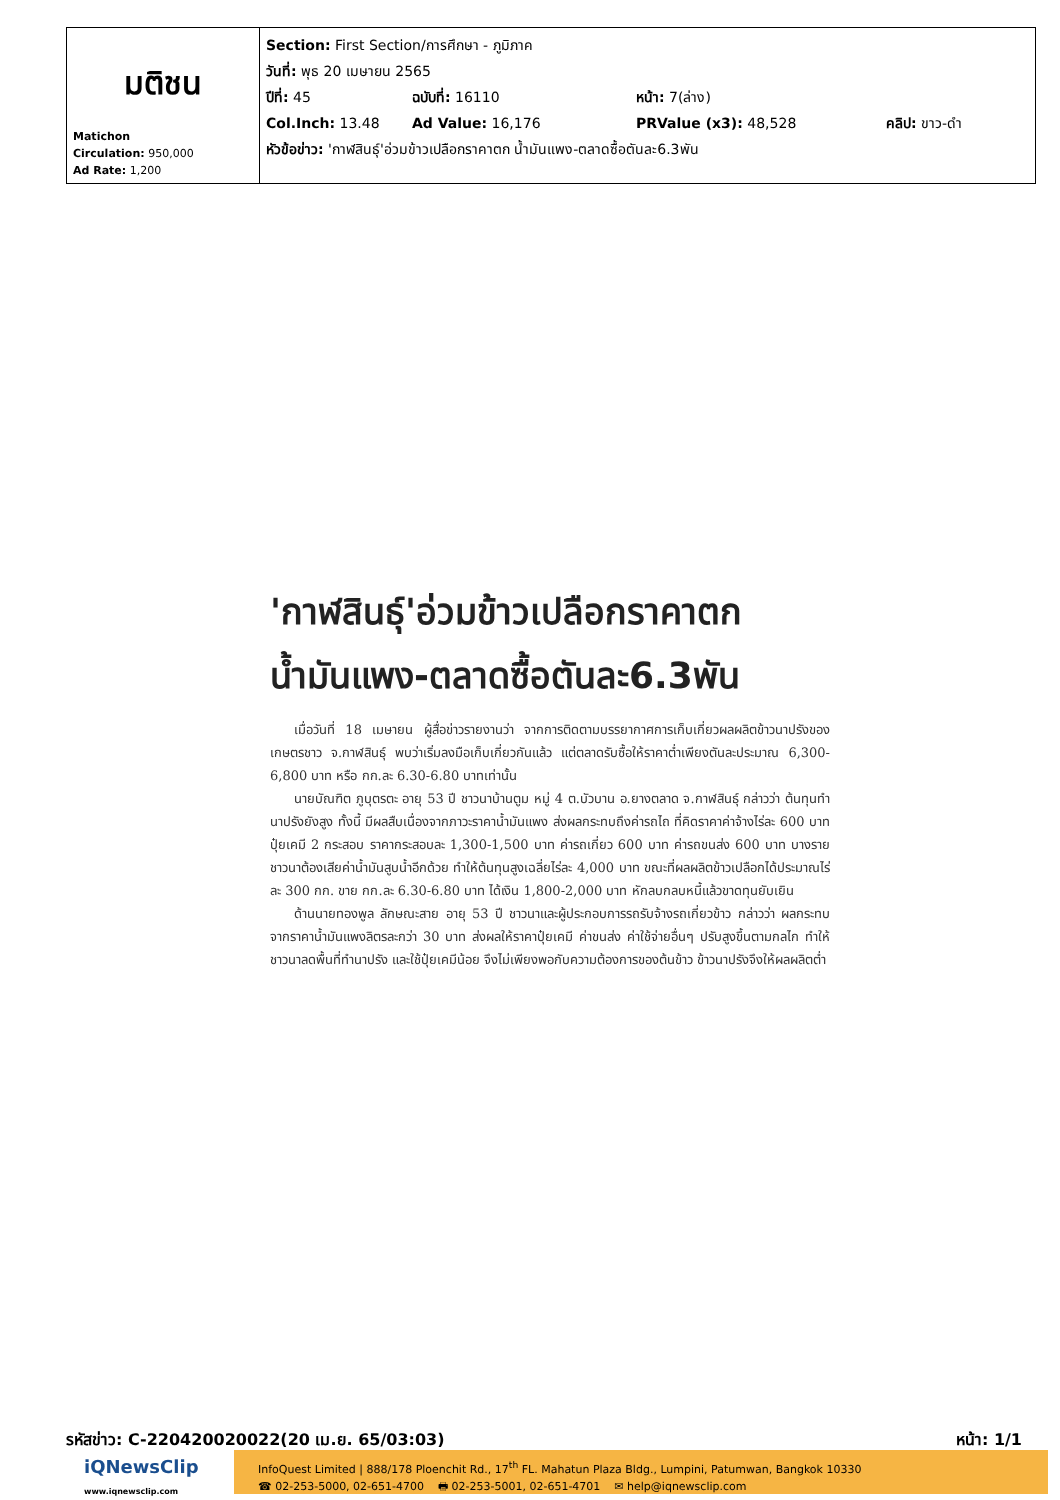| มติชน Matichon Circulation: 950,000 Ad Rate: 1,200 | Section: First Section/การศึกษา - ภูมิภาค วันที่: พุธ 20 เมษายน 2565 ปีที่: 45 ฉบับที่: 16110 หน้า: 7(ล่าง) Col.Inch: 13.48 Ad Value: 16,176 PRValue (x3): 48,528 คลิป: ขาว-ดำ หัวข้อข่าว: 'กาฬสินธุ์'อ่วมข้าวเปลือกราคาตก น้ำมันแพง-ตลาดซื้อตันละ6.3พัน |
'กาฬสินธุ์'อ่วมข้าวเปลือกราคาตก น้ำมันแพง-ตลาดซื้อตันละ6.3พัน
เมื่อวันที่ 18 เมษายน ผู้สื่อข่าวรายงานว่า จากการติดตามบรรยากาศการเก็บเกี่ยวผลผลิตข้าวนาปรังของเกษตรชาว จ.กาฬสินธุ์ พบว่าเริ่มลงมือเก็บเกี่ยวกันแล้ว แต่ตลาดรับซื้อให้ราคาต่ำเพียงตันละประมาณ 6,300-6,800 บาท หรือ กก.ละ 6.30-6.80 บาทเท่านั้น
นายบัณฑิต ภูบุตรตะ อายุ 53 ปี ชาวนาบ้านตูม หมู่ 4 ต.บัวบาน อ.ยางตลาด จ.กาฬสินธุ์ กล่าวว่า ต้นทุนทำนาปรังยังสูง ทั้งนี้ มีผลสืบเนื่องจากภาวะราคาน้ำมันแพง ส่งผลกระทบถึงค่ารถไถ ที่คิดราคาค่าจ้างไร่ละ 600 บาท ปุ๋ยเคมี 2 กระสอบ ราคากระสอบละ 1,300-1,500 บาท ค่ารถเกี่ยว 600 บาท ค่ารถขนส่ง 600 บาท บางรายชาวนาต้องเสียค่าน้ำมันสูบน้ำอีกด้วย ทำให้ต้นทุนสูงเฉลี่ยไร่ละ 4,000 บาท ขณะที่ผลผลิตข้าวเปลือกได้ประมาณไร่ละ 300 กก. ขาย กก.ละ 6.30-6.80 บาท ได้เงิน 1,800-2,000 บาท หักลบกลบหนี้แล้วขาดทุนยับเยิน
ด้านนายทองพูล ลักษณะสาย อายุ 53 ปี ชาวนาและผู้ประกอบการรถรับจ้างรถเกี่ยวข้าว กล่าวว่า ผลกระทบจากราคาน้ำมันแพงลิตรละกว่า 30 บาท ส่งผลให้ราคาปุ๋ยเคมี ค่าขนส่ง ค่าใช้จ่ายอื่นๆ ปรับสูงขึ้นตามกลไก ทำให้ชาวนาลดพื้นที่ทำนาปรัง และใช้ปุ๋ยเคมีน้อย จึงไม่เพียงพอกับความต้องการของต้นข้าว ข้าวนาปรังจึงให้ผลผลิตต่ำ
รหัสข่าว: C-220420020022(20 เม.ย. 65/03:03) หน้า: 1/1
iQNewsClip
www.iqnewsclip.com
InfoQuest Limited | 888/178 Ploenchit Rd., 17<sup>th</sup> FL. Mahatun Plaza Bldg., Lumpini, Patumwan, Bangkok 10330
☎ 02-253-5000, 02-651-4700 🖶 02-253-5001, 02-651-4701 ✉ help@iqnewsclip.com